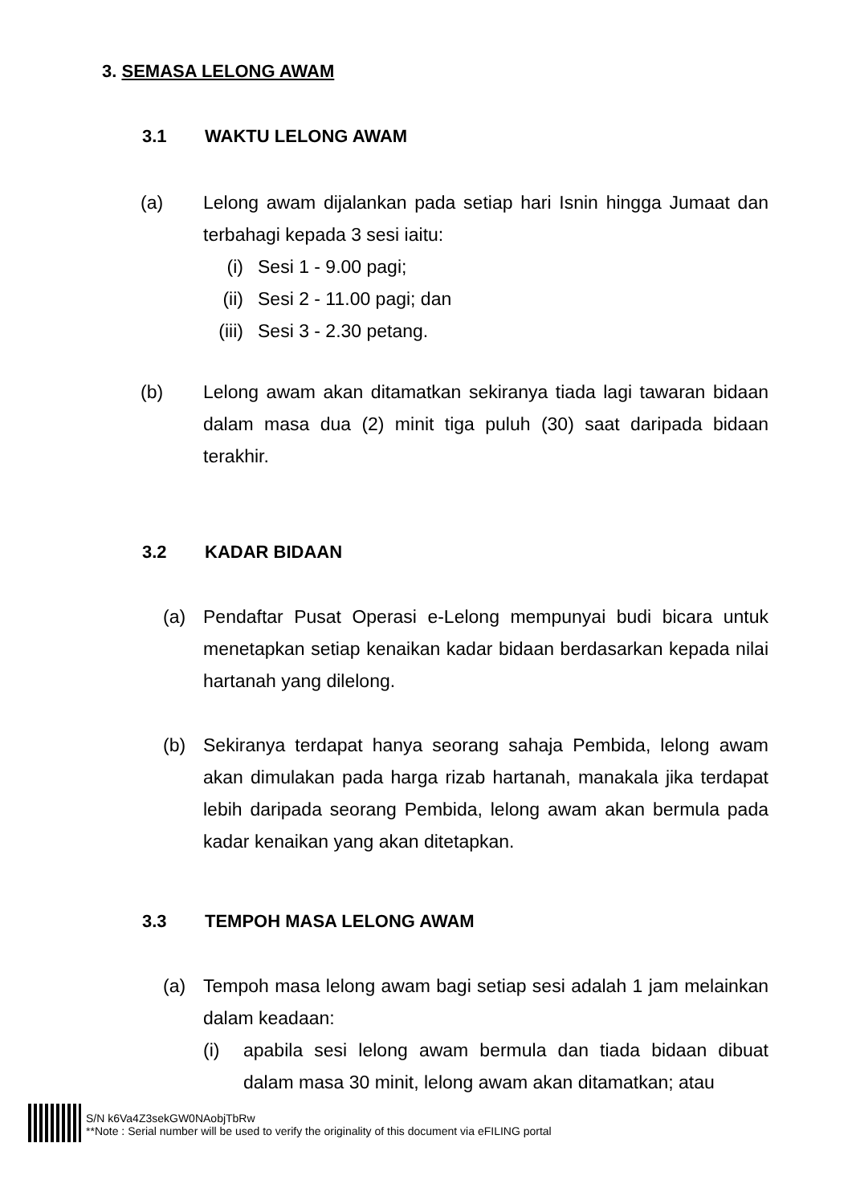3. SEMASA LELONG AWAM
3.1 WAKTU LELONG AWAM
(a) Lelong awam dijalankan pada setiap hari Isnin hingga Jumaat dan terbahagi kepada 3 sesi iaitu:
(i) Sesi 1 - 9.00 pagi;
(ii) Sesi 2 - 11.00 pagi; dan
(iii) Sesi 3 - 2.30 petang.
(b) Lelong awam akan ditamatkan sekiranya tiada lagi tawaran bidaan dalam masa dua (2) minit tiga puluh (30) saat daripada bidaan terakhir.
3.2 KADAR BIDAAN
(a) Pendaftar Pusat Operasi e-Lelong mempunyai budi bicara untuk menetapkan setiap kenaikan kadar bidaan berdasarkan kepada nilai hartanah yang dilelong.
(b) Sekiranya terdapat hanya seorang sahaja Pembida, lelong awam akan dimulakan pada harga rizab hartanah, manakala jika terdapat lebih daripada seorang Pembida, lelong awam akan bermula pada kadar kenaikan yang akan ditetapkan.
3.3 TEMPOH MASA LELONG AWAM
(a) Tempoh masa lelong awam bagi setiap sesi adalah 1 jam melainkan dalam keadaan:
(i) apabila sesi lelong awam bermula dan tiada bidaan dibuat dalam masa 30 minit, lelong awam akan ditamatkan; atau
S/N k6Va4Z3sekGW0NAobjTbRw
**Note : Serial number will be used to verify the originality of this document via eFILING portal